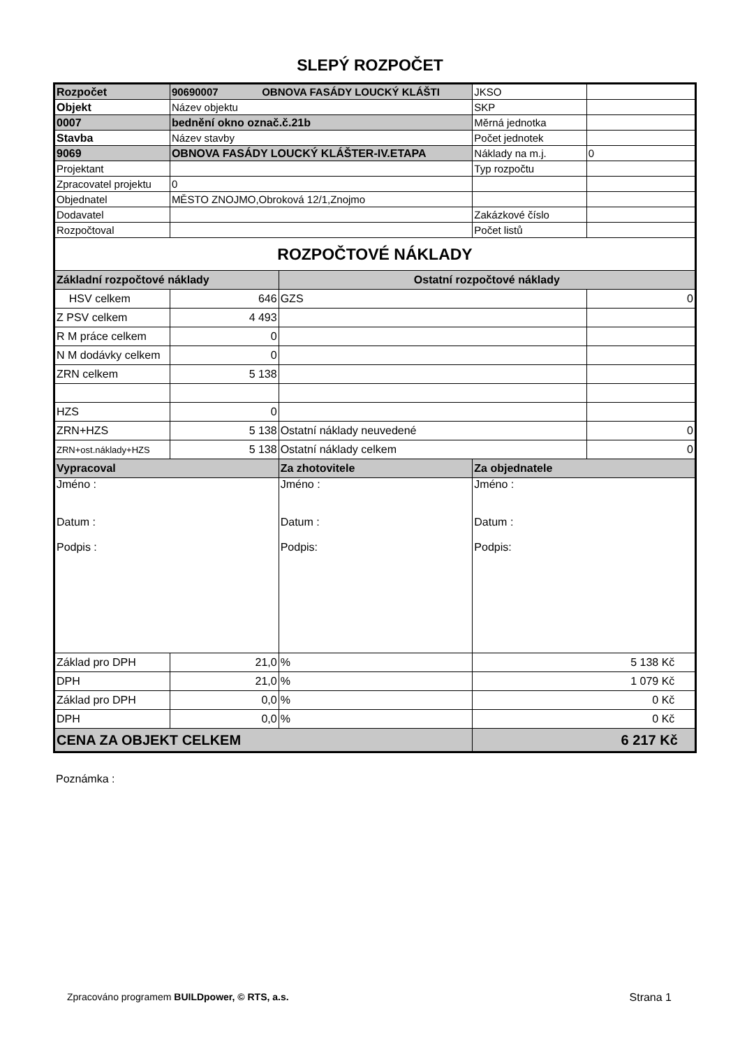SLEPÝ ROZPOČET
| Rozpočet | 90690007 OBNOVA FASÁDY LOUCKÝ KLÁŠTI | | JKSO | |
| Objekt | Název objektu | | SKP | |
| 0007 | bednění okno označ.č.21b | | Měrná jednotka | |
| Stavba | Název stavby | | Počet jednotek | |
| 9069 | OBNOVA FASÁDY LOUCKÝ KLÁŠTER-IV.ETAPA | | Náklady na m.j. | 0 |
| Projektant | | | Typ rozpočtu | |
| Zpracovatel projektu | 0 | | | |
| Objednatel | MĚSTO ZNOJMO,Obroková 12/1,Znojmo | | | |
| Dodavatel | | | Zakázkové číslo | |
| Rozpočtoval | | | Počet listů | |
| ROZPOČTOVÉ NÁKLADY | | | | |
| Základní rozpočtové náklady | | Ostatní rozpočtové náklady | | |
| HSV celkem | 646 | GZS | | 0 |
| Z PSV celkem | 4 493 | | | |
| R M práce celkem | 0 | | | |
| N M dodávky celkem | 0 | | | |
| ZRN celkem | 5 138 | | | |
| HZS | 0 | | | |
| ZRN+HZS | 5 138 | Ostatní náklady neuvedené | | 0 |
| ZRN+ost.náklady+HZS | 5 138 | Ostatní náklady celkem | | 0 |
| Vypracoval | | Za zhotovitele | Za objednatele | |
| Jméno : Datum : Podpis : | | Jméno : Datum : Podpis: | Jméno : Datum : Podpis: | |
| Základ pro DPH | 21,0 | % | 5 138 Kč | |
| DPH | 21,0 | % | 1 079 Kč | |
| Základ pro DPH | 0,0 | % | 0 Kč | |
| DPH | 0,0 | % | 0 Kč | |
| CENA ZA OBJEKT CELKEM | | | 6 217 Kč | |
Poznámka :
Zpracováno programem BUILDpower, © RTS, a.s. Strana 1